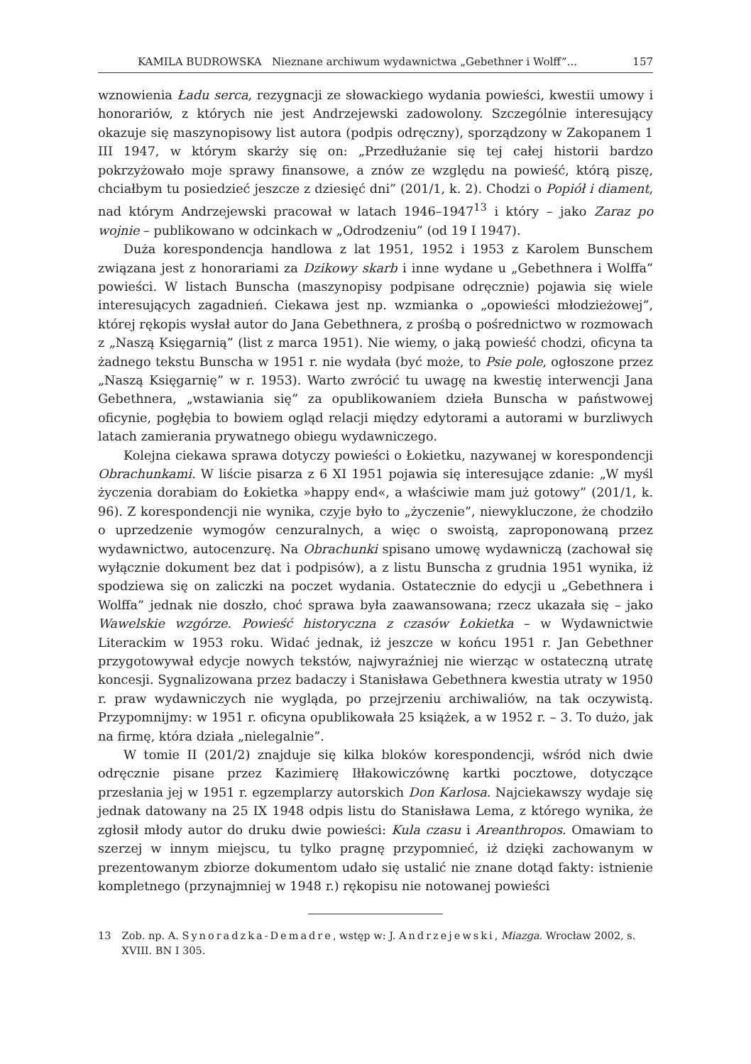KAMILA BUDROWSKA Nieznane archiwum wydawnictwa „Gebethner i Wolff”... 157
wznowienia Ładu serca, rezygnacji ze słowackiego wydania powieści, kwestii umowy i honorariów, z których nie jest Andrzejewski zadowolony. Szczególnie interesujący okazuje się maszynopisowy list autora (podpis odręczny), sporządzony w Zakopanem 1 III 1947, w którym skarży się on: „Przedłużanie się tej całej historii bardzo pokrzyżowało moje sprawy finansowe, a znów ze względu na powieść, którą piszę, chciałbym tu posiedzieć jeszcze z dziesięć dni” (201/1, k. 2). Chodzi o Popiół i diament, nad którym Andrzejewski pracował w latach 1946–1947<sup>13</sup> i który – jako Zaraz po wojnie – publikowano w odcinkach w „Odrodzeniu” (od 19 I 1947).
Duża korespondencja handlowa z lat 1951, 1952 i 1953 z Karolem Bunschem związana jest z honorariami za Dzikowy skarb i inne wydane u „Gebethnera i Wolffa” powieści. W listach Bunscha (maszynopisy podpisane odręcznie) pojawia się wiele interesujących zagadnień. Ciekawa jest np. wzmianka o „opowieści młodzieżowej”, której rękopis wysłał autor do Jana Gebethnera, z prośbą o pośrednictwo w rozmowach z „Naszą Księgarnią” (list z marca 1951). Nie wiemy, o jaką powieść chodzi, oficyna ta żadnego tekstu Bunscha w 1951 r. nie wydała (być może, to Psie pole, ogłoszone przez „Naszą Księgarnię” w r. 1953). Warto zwrócić tu uwagę na kwestię interwencji Jana Gebethnera, „wstawiania się” za opublikowaniem dzieła Bunscha w państwowej oficynie, pogłębia to bowiem ogląd relacji między edytorami a autorami w burzliwych latach zamierania prywatnego obiegu wydawniczego.
Kolejna ciekawa sprawa dotyczy powieści o Łokietku, nazywanej w korespondencji Obrachunkami. W liście pisarza z 6 XI 1951 pojawia się interesujące zdanie: „W myśl życzenia dorabiam do Łokietka »happy end«, a właściwie mam już gotowy” (201/1, k. 96). Z korespondencji nie wynika, czyje było to „życzenie”, niewykluczone, że chodziło o uprzedzenie wymogów cenzuralnych, a więc o swoistą, zaproponowaną przez wydawnictwo, autocenzurę. Na Obrachunki spisano umowę wydawniczą (zachował się wyłącznie dokument bez dat i podpisów), a z listu Bunscha z grudnia 1951 wynika, iż spodziewa się on zaliczki na poczet wydania. Ostatecznie do edycji u „Gebethnera i Wolffa” jednak nie doszło, choć sprawa była zaawansowana; rzecz ukazała się – jako Wawelskie wzgórze. Powieść historyczna z czasów Łokietka – w Wydawnictwie Literackim w 1953 roku. Widać jednak, iż jeszcze w końcu 1951 r. Jan Gebethner przygotowywał edycje nowych tekstów, najwyraźniej nie wierząc w ostateczną utratę koncesji. Sygnalizowana przez badaczy i Stanisława Gebethnera kwestia utraty w 1950 r. praw wydawniczych nie wygląda, po przejrzeniu archiwaliów, na tak oczywistą. Przypomnijmy: w 1951 r. oficyna opublikowała 25 książek, a w 1952 r. – 3. To dużo, jak na firmę, która działa „nielegalnie”.
W tomie II (201/2) znajduje się kilka bloków korespondencji, wśród nich dwie odręcznie pisane przez Kazimierę Iłłakowiczównę kartki pocztowe, dotyczące przesłania jej w 1951 r. egzemplarzy autorskich Don Karlosa. Najciekawszy wydaje się jednak datowany na 25 IX 1948 odpis listu do Stanisława Lema, z którego wynika, że zgłosił młody autor do druku dwie powieści: Kula czasu i Areanthropos. Omawiam to szerzej w innym miejscu, tu tylko pragnę przypomnieć, iż dzięki zachowanym w prezentowanym zbiorze dokumentom udało się ustalić nie znane dotąd fakty: istnienie kompletnego (przynajmniej w 1948 r.) rękopisu nie notowanej powieści
13 Zob. np. A. Synoradzka-Demadre, wstęp w: J. Andrzejewski, Miazga. Wrocław 2002, s. XVIII. BN I 305.